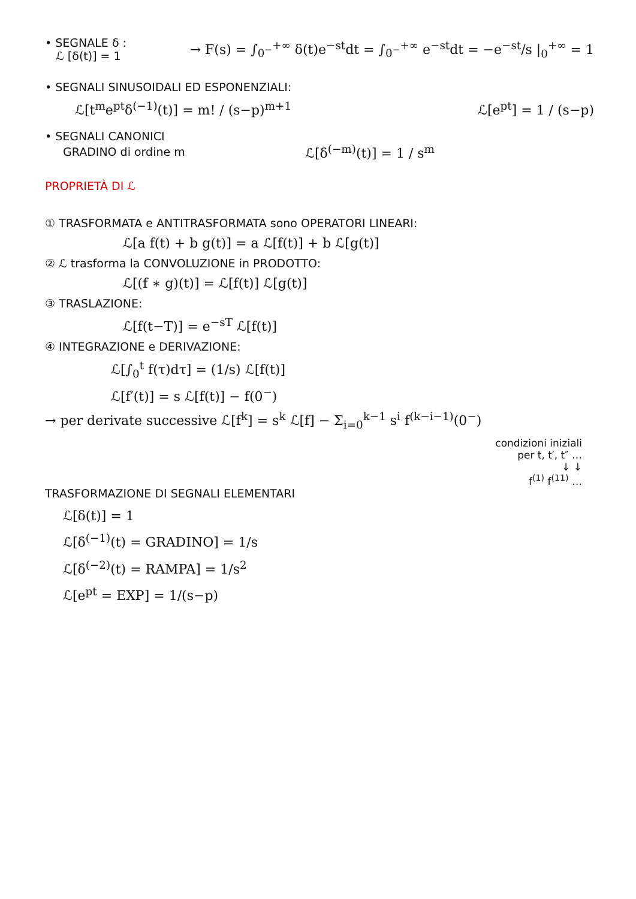• SEGNALE δ :
ℒ [δ(t)] = 1
→ F(s) = ∫<sub>0<sup>−</sup></sub><sup>+∞</sup> δ(t)e<sup>−st</sup>dt = ∫<sub>0<sup>−</sup></sub><sup>+∞</sup> e<sup>−st</sup>dt = −e<sup>−st</sup>/s |<sub>0</sub><sup>+∞</sup> = 1
• SEGNALI SINUSOIDALI ED ESPONENZIALI:
ℒ[t<sup>m</sup>e<sup>pt</sup>δ<sup>(−1)</sup>(t)] = m! / (s−p)<sup>m+1</sup>
ℒ[e<sup>pt</sup>] = 1 / (s−p)
• SEGNALI CANONICI
GRADINO di ordine m
ℒ[δ<sup>(−m)</sup>(t)] = 1 / s<sup>m</sup>
PROPRIETÀ DI ℒ
① TRASFORMATA e ANTITRASFORMATA sono OPERATORI LINEARI:
ℒ[a f(t) + b g(t)] = a ℒ[f(t)] + b ℒ[g(t)]
② ℒ trasforma la CONVOLUZIONE in PRODOTTO:
ℒ[(f ∗ g)(t)] = ℒ[f(t)] ℒ[g(t)]
③ TRASLAZIONE:
ℒ[f(t−T)] = e<sup>−sT</sup> ℒ[f(t)]
④ INTEGRAZIONE e DERIVAZIONE:
ℒ[∫<sub>0</sub><sup>t</sup> f(τ)dτ] = (1/s) ℒ[f(t)]
ℒ[f′(t)] = s ℒ[f(t)] − f(0<sup>−</sup>)
→ per derivate successive ℒ[f<sup>k</sup>] = s<sup>k</sup> ℒ[f] − Σ<sub>i=0</sub><sup>k−1</sup> s<sup>i</sup> f<sup>(k−i−1)</sup>(0<sup>−</sup>)
condizioni iniziali
per t, t′, t″ …
↓ ↓
f<sup>(1)</sup> f<sup>(11)</sup> …
TRASFORMAZIONE DI SEGNALI ELEMENTARI
ℒ[δ(t)] = 1
ℒ[δ<sup>(−1)</sup>(t) = GRADINO] = 1/s
ℒ[δ<sup>(−2)</sup>(t) = RAMPA] = 1/s<sup>2</sup>
ℒ[e<sup>pt</sup> = EXP] = 1/(s−p)